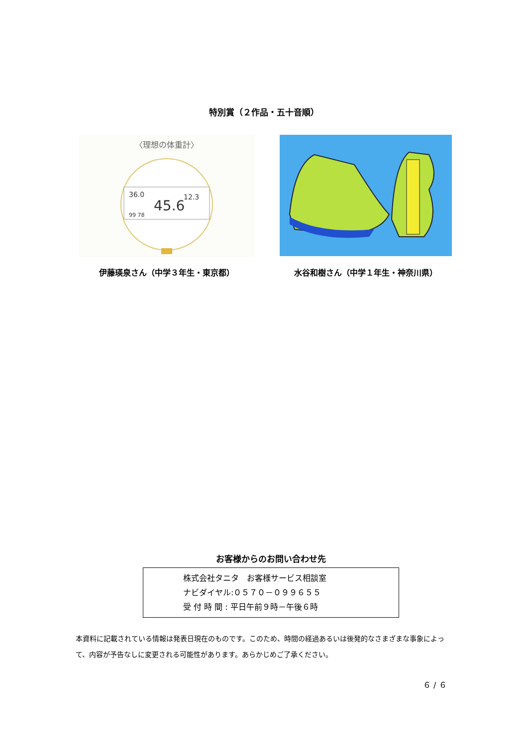特別賞（２作品・五十音順）
〈理想の体重計〉
36.0
45.6
12.3
99 78
伊藤瑛泉さん（中学３年生・東京都）
水谷和樹さん（中学１年生・神奈川県）
お客様からのお問い合わせ先
株式会社タニタ　お客様サービス相談室
ナビダイヤル:０５７０－０９９６５５
受 付 時 間 : 平日午前９時－午後６時
本資料に記載されている情報は発表日現在のものです。このため、時間の経過あるいは後発的なさまざまな事象によって、内容が予告なしに変更される可能性があります。あらかじめご了承ください。
６ / ６